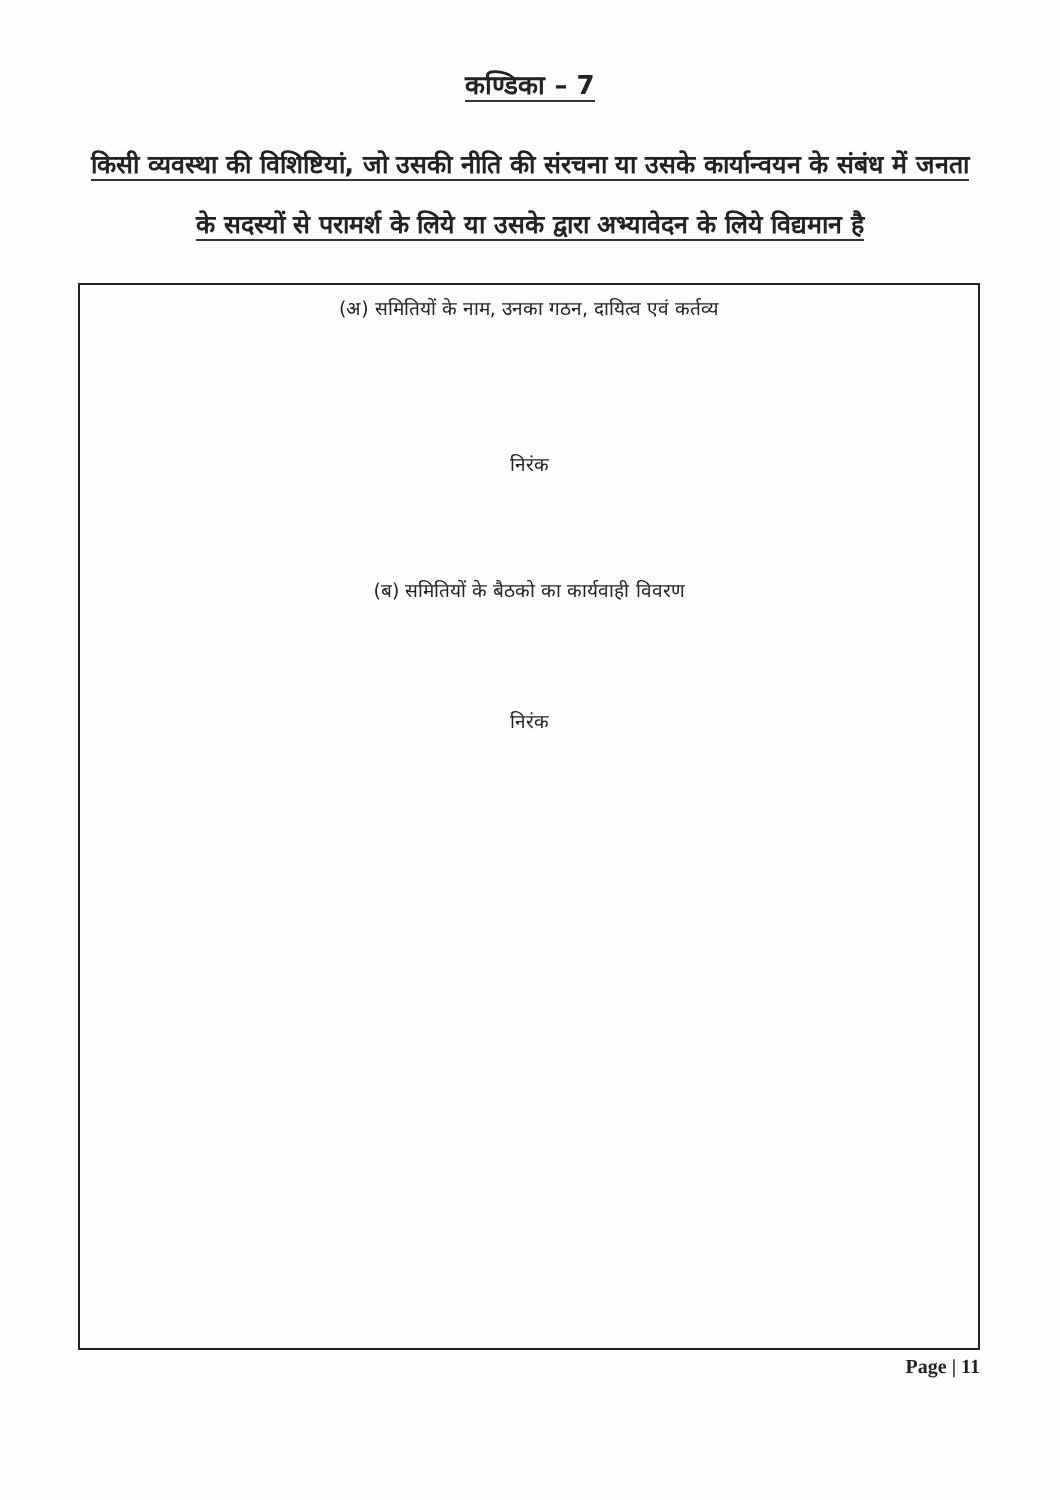कण्डिका – 7
किसी व्यवस्था की विशिष्टियां, जो उसकी नीति की संरचना या उसके कार्यान्वयन के संबंध में जनता के सदस्यों से परामर्श के लिये या उसके द्वारा अभ्यावेदन के लिये विद्यमान है
(अ) समितियों के नाम, उनका गठन, दायित्व एवं कर्तव्य
निरंक
(ब) समितियों के बैठको का कार्यवाही विवरण
निरंक
Page | 11